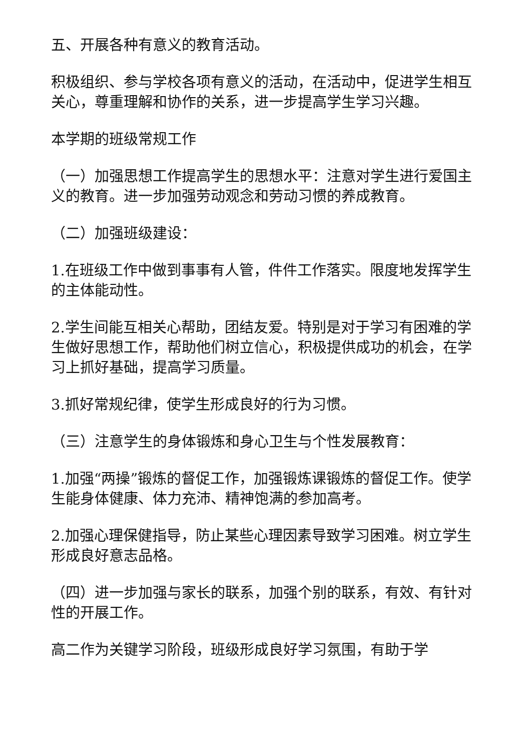五、开展各种有意义的教育活动。
积极组织、参与学校各项有意义的活动，在活动中，促进学生相互关心，尊重理解和协作的关系，进一步提高学生学习兴趣。
本学期的班级常规工作
（一）加强思想工作提高学生的思想水平：注意对学生进行爱国主义的教育。进一步加强劳动观念和劳动习惯的养成教育。
（二）加强班级建设：
1.在班级工作中做到事事有人管，件件工作落实。限度地发挥学生的主体能动性。
2.学生间能互相关心帮助，团结友爱。特别是对于学习有困难的学生做好思想工作，帮助他们树立信心，积极提供成功的机会，在学习上抓好基础，提高学习质量。
3.抓好常规纪律，使学生形成良好的行为习惯。
（三）注意学生的身体锻炼和身心卫生与个性发展教育：
1.加强“两操”锻炼的督促工作，加强锻炼课锻炼的督促工作。使学生能身体健康、体力充沛、精神饱满的参加高考。
2.加强心理保健指导，防止某些心理因素导致学习困难。树立学生形成良好意志品格。
（四）进一步加强与家长的联系，加强个别的联系，有效、有针对性的开展工作。
高二作为关键学习阶段，班级形成良好学习氛围，有助于学